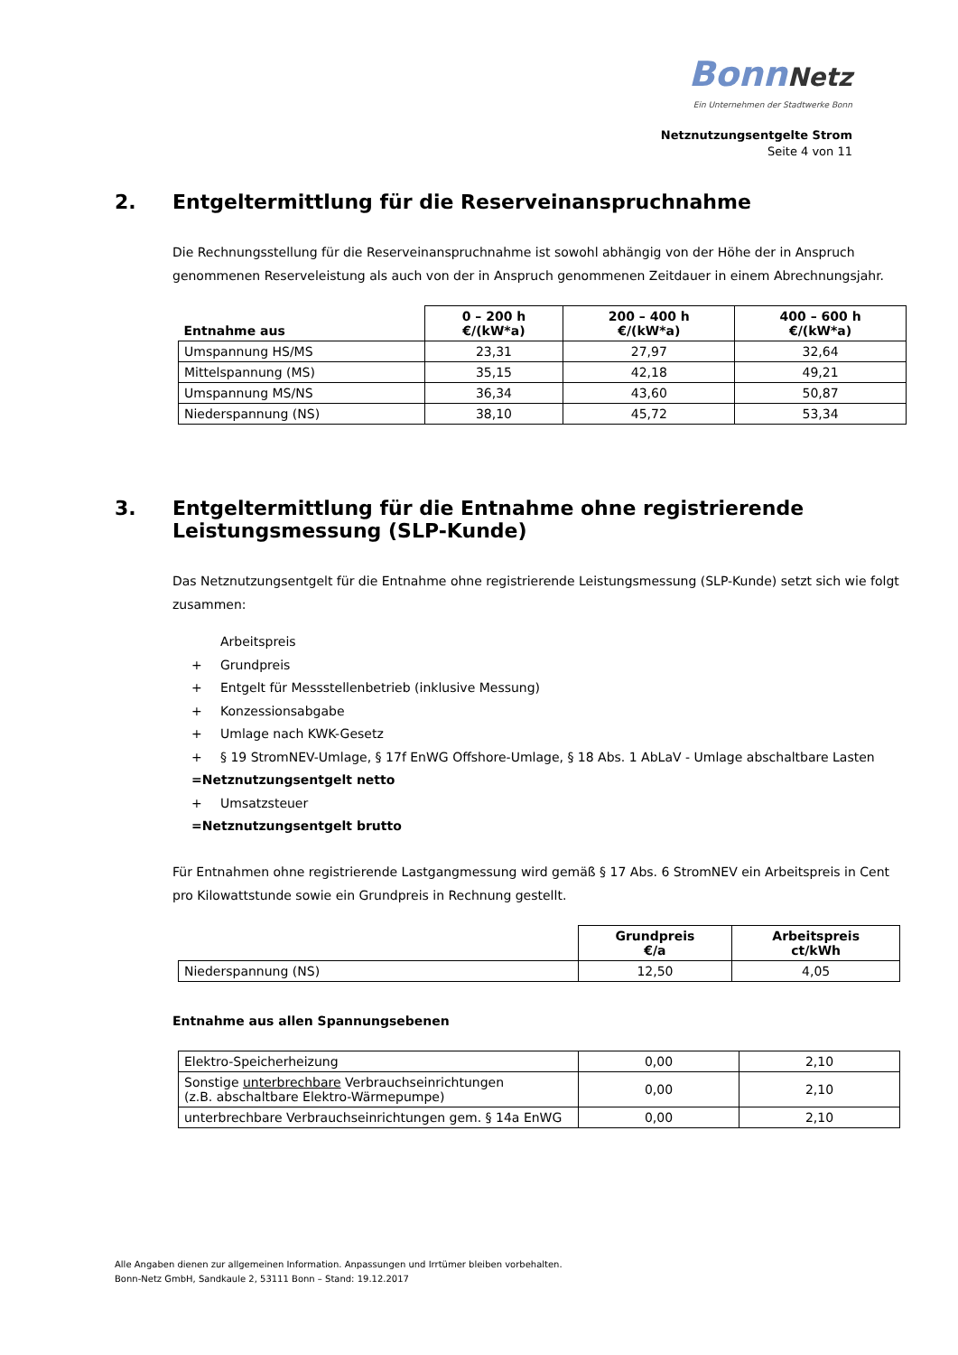Bonn Netz
Ein Unternehmen der Stadtwerke Bonn
Netznutzungsentgelte Strom
Seite 4 von 11
2. Entgeltermittlung für die Reserveinanspruchnahme
Die Rechnungsstellung für die Reserveinanspruchnahme ist sowohl abhängig von der Höhe der in Anspruch genommenen Reserveleistung als auch von der in Anspruch genommenen Zeitdauer in einem Abrechnungsjahr.
| Entnahme aus | 0 – 200 h €/(kW*a) | 200 – 400 h €/(kW*a) | 400 – 600 h €/(kW*a) |
| --- | --- | --- | --- |
| Umspannung HS/MS | 23,31 | 27,97 | 32,64 |
| Mittelspannung (MS) | 35,15 | 42,18 | 49,21 |
| Umspannung MS/NS | 36,34 | 43,60 | 50,87 |
| Niederspannung (NS) | 38,10 | 45,72 | 53,34 |
3. Entgeltermittlung für die Entnahme ohne registrierende Leistungsmessung (SLP-Kunde)
Das Netznutzungsentgelt für die Entnahme ohne registrierende Leistungsmessung (SLP-Kunde) setzt sich wie folgt zusammen:
Arbeitspreis
+ Grundpreis
+ Entgelt für Messstellenbetrieb (inklusive Messung)
+ Konzessionsabgabe
+ Umlage nach KWK-Gesetz
+ § 19 StromNEV-Umlage, § 17f EnWG Offshore-Umlage, § 18 Abs. 1 AbLaV - Umlage abschaltbare Lasten
= Netznutzungsentgelt netto
+ Umsatzsteuer
= Netznutzungsentgelt brutto
Für Entnahmen ohne registrierende Lastgangmessung wird gemäß § 17 Abs. 6 StromNEV ein Arbeitspreis in Cent pro Kilowattstunde sowie ein Grundpreis in Rechnung gestellt.
| | Grundpreis €/a | Arbeitspreis ct/kWh |
| --- | --- | --- |
| Niederspannung (NS) | 12,50 | 4,05 |
Entnahme aus allen Spannungsebenen
| Elektro-Speicherheizung | 0,00 | 2,10 |
| Sonstige unterbrechbare Verbrauchseinrichtungen (z.B. abschaltbare Elektro-Wärmepumpe) | 0,00 | 2,10 |
| unterbrechbare Verbrauchseinrichtungen gem. § 14a EnWG | 0,00 | 2,10 |
Alle Angaben dienen zur allgemeinen Information. Anpassungen und Irrtümer bleiben vorbehalten.
Bonn-Netz GmbH, Sandkaule 2, 53111 Bonn – Stand: 19.12.2017